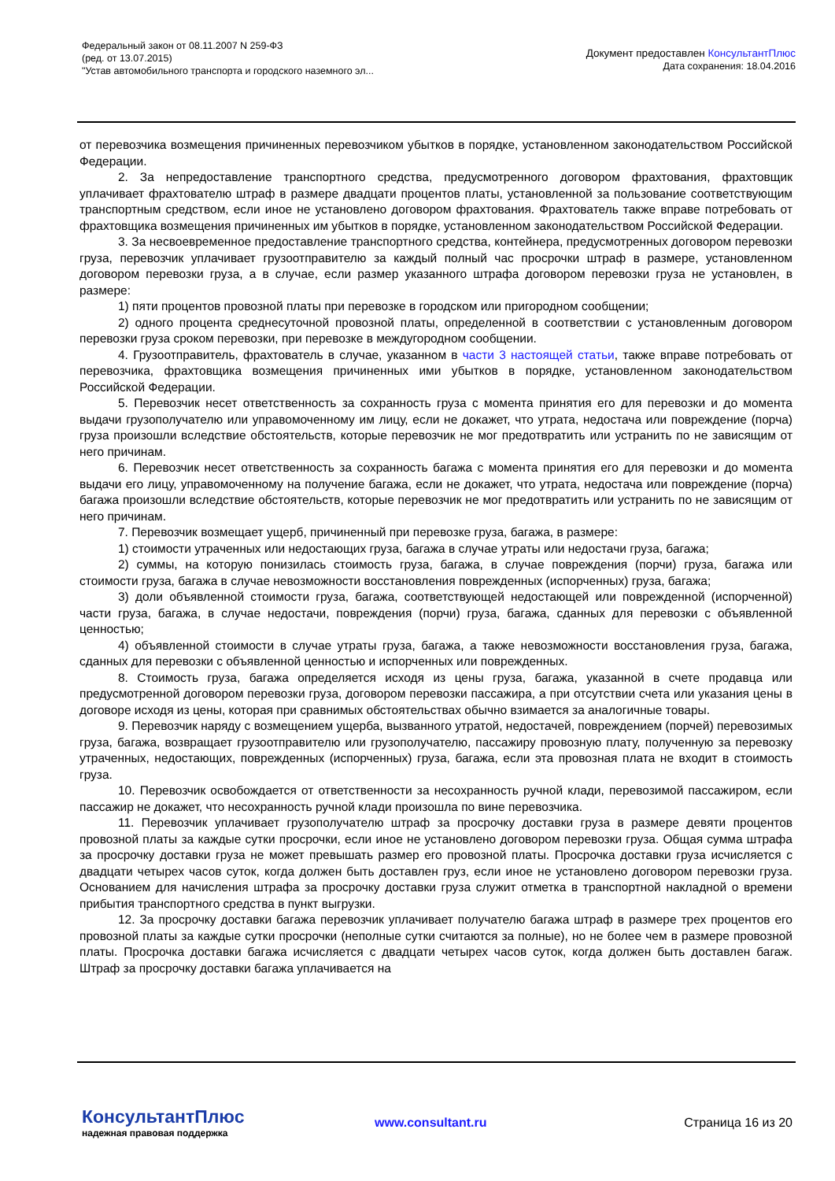Федеральный закон от 08.11.2007 N 259-ФЗ
(ред. от 13.07.2015)
"Устав автомобильного транспорта и городского наземного эл...
Документ предоставлен КонсультантПлюс
Дата сохранения: 18.04.2016
от перевозчика возмещения причиненных перевозчиком убытков в порядке, установленном законодательством Российской Федерации.
2. За непредоставление транспортного средства, предусмотренного договором фрахтования, фрахтовщик уплачивает фрахтователю штраф в размере двадцати процентов платы, установленной за пользование соответствующим транспортным средством, если иное не установлено договором фрахтования. Фрахтователь также вправе потребовать от фрахтовщика возмещения причиненных им убытков в порядке, установленном законодательством Российской Федерации.
3. За несвоевременное предоставление транспортного средства, контейнера, предусмотренных договором перевозки груза, перевозчик уплачивает грузоотправителю за каждый полный час просрочки штраф в размере, установленном договором перевозки груза, а в случае, если размер указанного штрафа договором перевозки груза не установлен, в размере:
1) пяти процентов провозной платы при перевозке в городском или пригородном сообщении;
2) одного процента среднесуточной провозной платы, определенной в соответствии с установленным договором перевозки груза сроком перевозки, при перевозке в междугородном сообщении.
4. Грузоотправитель, фрахтователь в случае, указанном в части 3 настоящей статьи, также вправе потребовать от перевозчика, фрахтовщика возмещения причиненных ими убытков в порядке, установленном законодательством Российской Федерации.
5. Перевозчик несет ответственность за сохранность груза с момента принятия его для перевозки и до момента выдачи грузополучателю или управомоченному им лицу, если не докажет, что утрата, недостача или повреждение (порча) груза произошли вследствие обстоятельств, которые перевозчик не мог предотвратить или устранить по не зависящим от него причинам.
6. Перевозчик несет ответственность за сохранность багажа с момента принятия его для перевозки и до момента выдачи его лицу, управомоченному на получение багажа, если не докажет, что утрата, недостача или повреждение (порча) багажа произошли вследствие обстоятельств, которые перевозчик не мог предотвратить или устранить по не зависящим от него причинам.
7. Перевозчик возмещает ущерб, причиненный при перевозке груза, багажа, в размере:
1) стоимости утраченных или недостающих груза, багажа в случае утраты или недостачи груза, багажа;
2) суммы, на которую понизилась стоимость груза, багажа, в случае повреждения (порчи) груза, багажа или стоимости груза, багажа в случае невозможности восстановления поврежденных (испорченных) груза, багажа;
3) доли объявленной стоимости груза, багажа, соответствующей недостающей или поврежденной (испорченной) части груза, багажа, в случае недостачи, повреждения (порчи) груза, багажа, сданных для перевозки с объявленной ценностью;
4) объявленной стоимости в случае утраты груза, багажа, а также невозможности восстановления груза, багажа, сданных для перевозки с объявленной ценностью и испорченных или поврежденных.
8. Стоимость груза, багажа определяется исходя из цены груза, багажа, указанной в счете продавца или предусмотренной договором перевозки груза, договором перевозки пассажира, а при отсутствии счета или указания цены в договоре исходя из цены, которая при сравнимых обстоятельствах обычно взимается за аналогичные товары.
9. Перевозчик наряду с возмещением ущерба, вызванного утратой, недостачей, повреждением (порчей) перевозимых груза, багажа, возвращает грузоотправителю или грузополучателю, пассажиру провозную плату, полученную за перевозку утраченных, недостающих, поврежденных (испорченных) груза, багажа, если эта провозная плата не входит в стоимость груза.
10. Перевозчик освобождается от ответственности за несохранность ручной клади, перевозимой пассажиром, если пассажир не докажет, что несохранность ручной клади произошла по вине перевозчика.
11. Перевозчик уплачивает грузополучателю штраф за просрочку доставки груза в размере девяти процентов провозной платы за каждые сутки просрочки, если иное не установлено договором перевозки груза. Общая сумма штрафа за просрочку доставки груза не может превышать размер его провозной платы. Просрочка доставки груза исчисляется с двадцати четырех часов суток, когда должен быть доставлен груз, если иное не установлено договором перевозки груза. Основанием для начисления штрафа за просрочку доставки груза служит отметка в транспортной накладной о времени прибытия транспортного средства в пункт выгрузки.
12. За просрочку доставки багажа перевозчик уплачивает получателю багажа штраф в размере трех процентов его провозной платы за каждые сутки просрочки (неполные сутки считаются за полные), но не более чем в размере провозной платы. Просрочка доставки багажа исчисляется с двадцати четырех часов суток, когда должен быть доставлен багаж. Штраф за просрочку доставки багажа уплачивается на
КонсультантПлюс
надежная правовая поддержка
www.consultant.ru
Страница 16 из 20